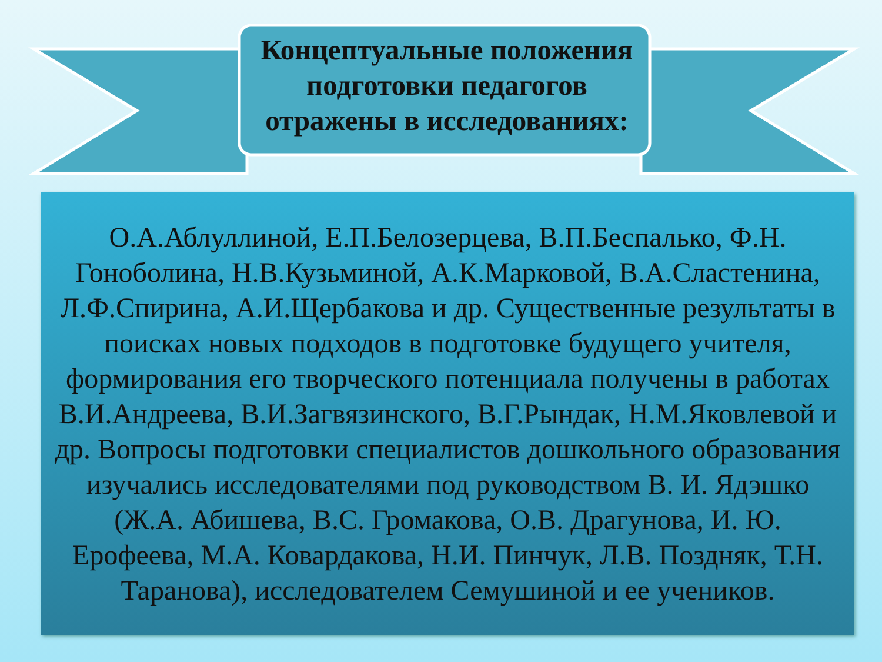Концептуальные положения подготовки педагогов отражены в исследованиях:
О.А.Аблуллиной, Е.П.Белозерцева, В.П.Беспалько, Ф.Н. Гоноболина, Н.В.Кузьминой, А.К.Марковой, В.А.Сластенина, Л.Ф.Спирина, А.И.Щербакова и др. Существенные результаты в поисках новых подходов в подготовке будущего учителя, формирования его творческого потенциала получены в работах В.И.Андреева, В.И.Загвязинского, В.Г.Рындак, Н.М.Яковлевой и др. Вопросы подготовки специалистов дошкольного образования изучались исследователями под руководством В. И. Ядэшко (Ж.А. Абишева, В.С. Громакова, О.В. Драгунова, И. Ю. Ерофеева, М.А. Ковардакова, Н.И. Пинчук, Л.В. Поздняк, Т.Н. Таранова), исследователем Семушиной и ее учеников.